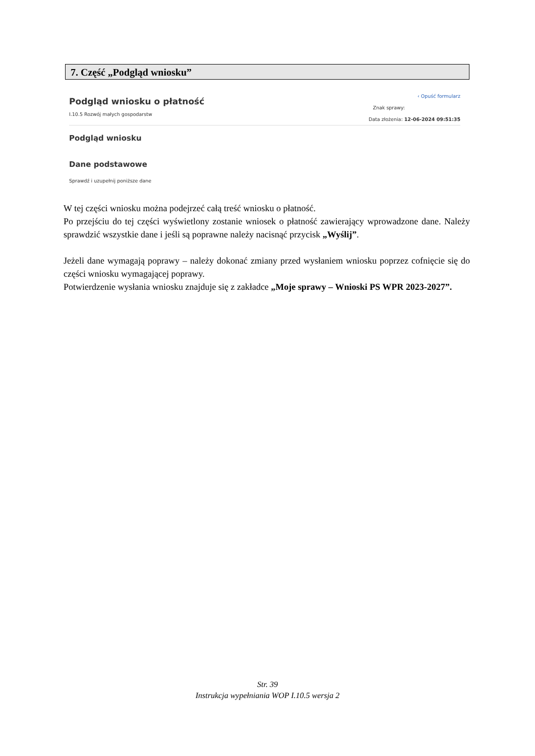7. Część „Podgląd wniosku”
Podgląd wniosku o płatność
I.10.5 Rozwój małych gospodarstw
‹ Opuść formularz
Znak sprawy:
Data złożenia: 12-06-2024 09:51:35
Podgląd wniosku
Dane podstawowe
Sprawdź i uzupełnij poniższe dane
W tej części wniosku można podejrzeć całą treść wniosku o płatność.
Po przejściu do tej części wyświetlony zostanie wniosek o płatność zawierający wprowadzone dane. Należy sprawdzić wszystkie dane i jeśli są poprawne należy nacisnąć przycisk „Wyślij”.
Jeżeli dane wymagają poprawy – należy dokonać zmiany przed wysłaniem wniosku poprzez cofnięcie się do części wniosku wymagającej poprawy.
Potwierdzenie wysłania wniosku znajduje się z zakładce „Moje sprawy – Wnioski PS WPR 2023-2027”.
Str. 39
Instrukcja wypełniania WOP I.10.5 wersja 2